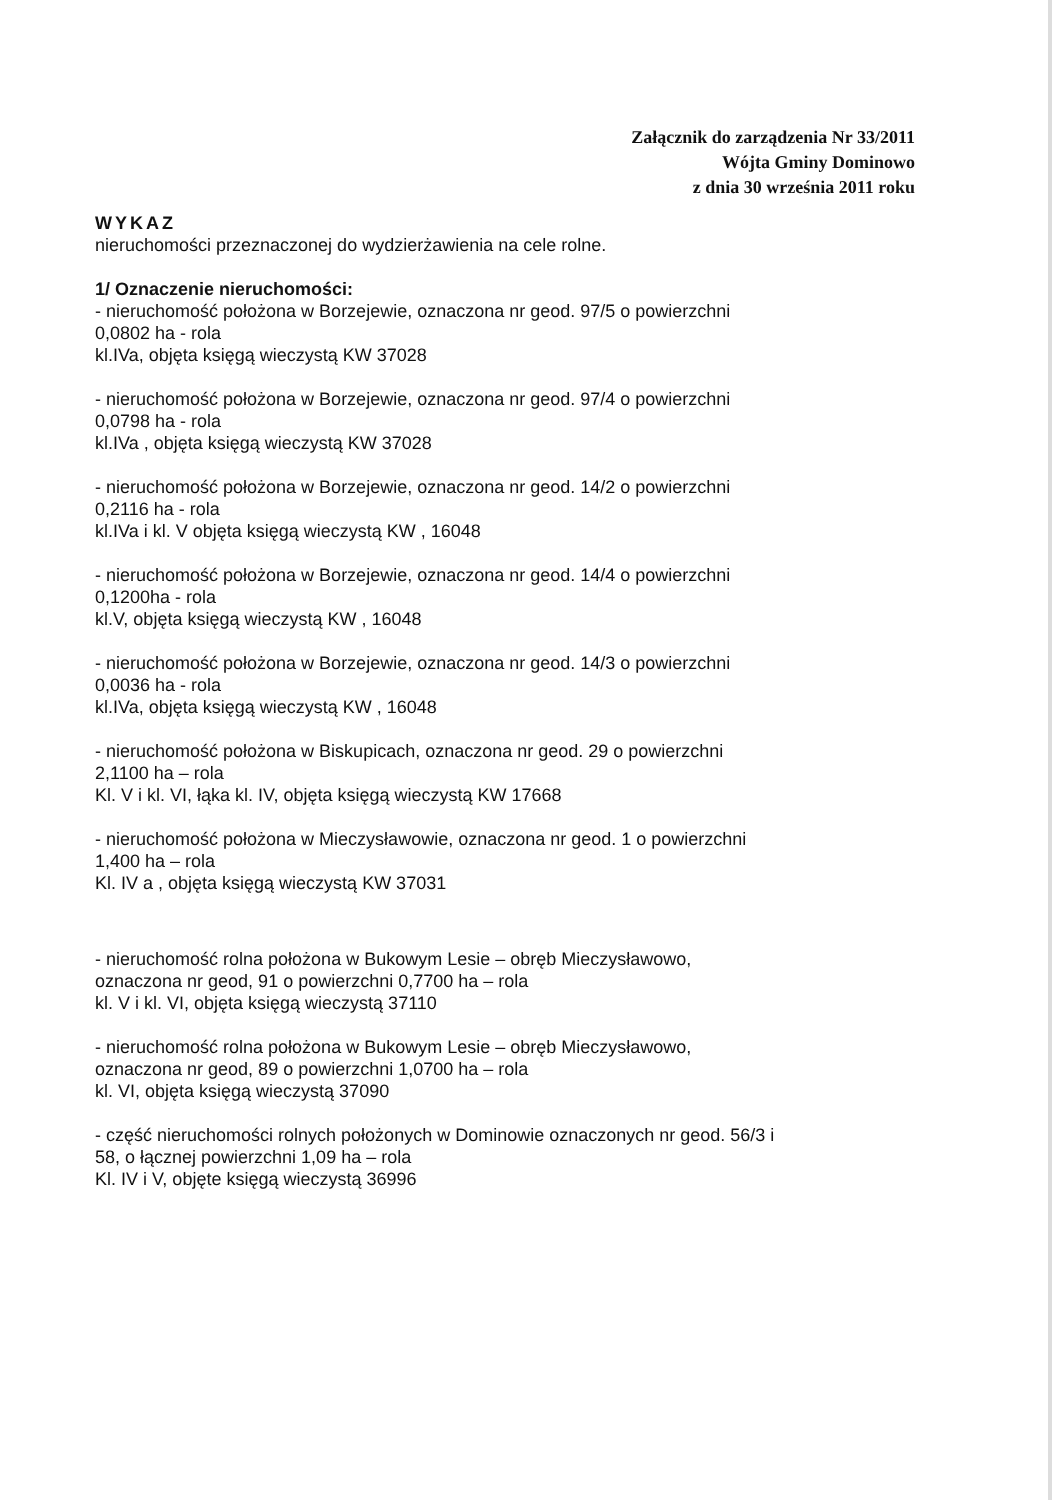Załącznik do zarządzenia Nr 33/2011
Wójta Gminy Dominowo
z dnia 30 września 2011 roku
WYKAZ
nieruchomości przeznaczonej do wydzierżawienia na cele rolne.
1/ Oznaczenie nieruchomości:
- nieruchomość położona w Borzejewie, oznaczona nr geod. 97/5 o powierzchni
0,0802 ha - rola
kl.IVa, objęta księgą wieczystą KW 37028
- nieruchomość położona w Borzejewie, oznaczona nr geod. 97/4 o powierzchni
0,0798 ha - rola
kl.IVa , objęta księgą wieczystą KW 37028
- nieruchomość położona w Borzejewie, oznaczona nr geod. 14/2 o powierzchni
0,2116 ha - rola
kl.IVa i kl. V objęta księgą wieczystą KW , 16048
- nieruchomość położona w Borzejewie, oznaczona nr geod. 14/4 o powierzchni
0,1200ha - rola
kl.V, objęta księgą wieczystą KW , 16048
- nieruchomość położona w Borzejewie, oznaczona nr geod. 14/3 o powierzchni
0,0036 ha - rola
kl.IVa, objęta księgą wieczystą KW , 16048
- nieruchomość położona w Biskupicach, oznaczona nr geod. 29 o powierzchni
2,1100 ha – rola
Kl. V i kl. VI, łąka kl. IV, objęta księgą wieczystą KW 17668
- nieruchomość położona w Mieczysławowie, oznaczona nr geod. 1 o powierzchni
1,400 ha – rola
Kl. IV a , objęta księgą wieczystą KW 37031
- nieruchomość rolna położona w Bukowym Lesie – obręb Mieczysławowo,
oznaczona nr geod, 91 o powierzchni 0,7700 ha – rola
kl. V i kl. VI, objęta księgą wieczystą 37110
- nieruchomość rolna położona w Bukowym Lesie – obręb Mieczysławowo,
oznaczona nr geod, 89 o powierzchni 1,0700 ha – rola
kl. VI, objęta księgą wieczystą 37090
- część nieruchomości rolnych położonych w Dominowie oznaczonych nr geod. 56/3 i
58, o łącznej powierzchni 1,09 ha – rola
Kl. IV i V, objęte księgą wieczystą 36996